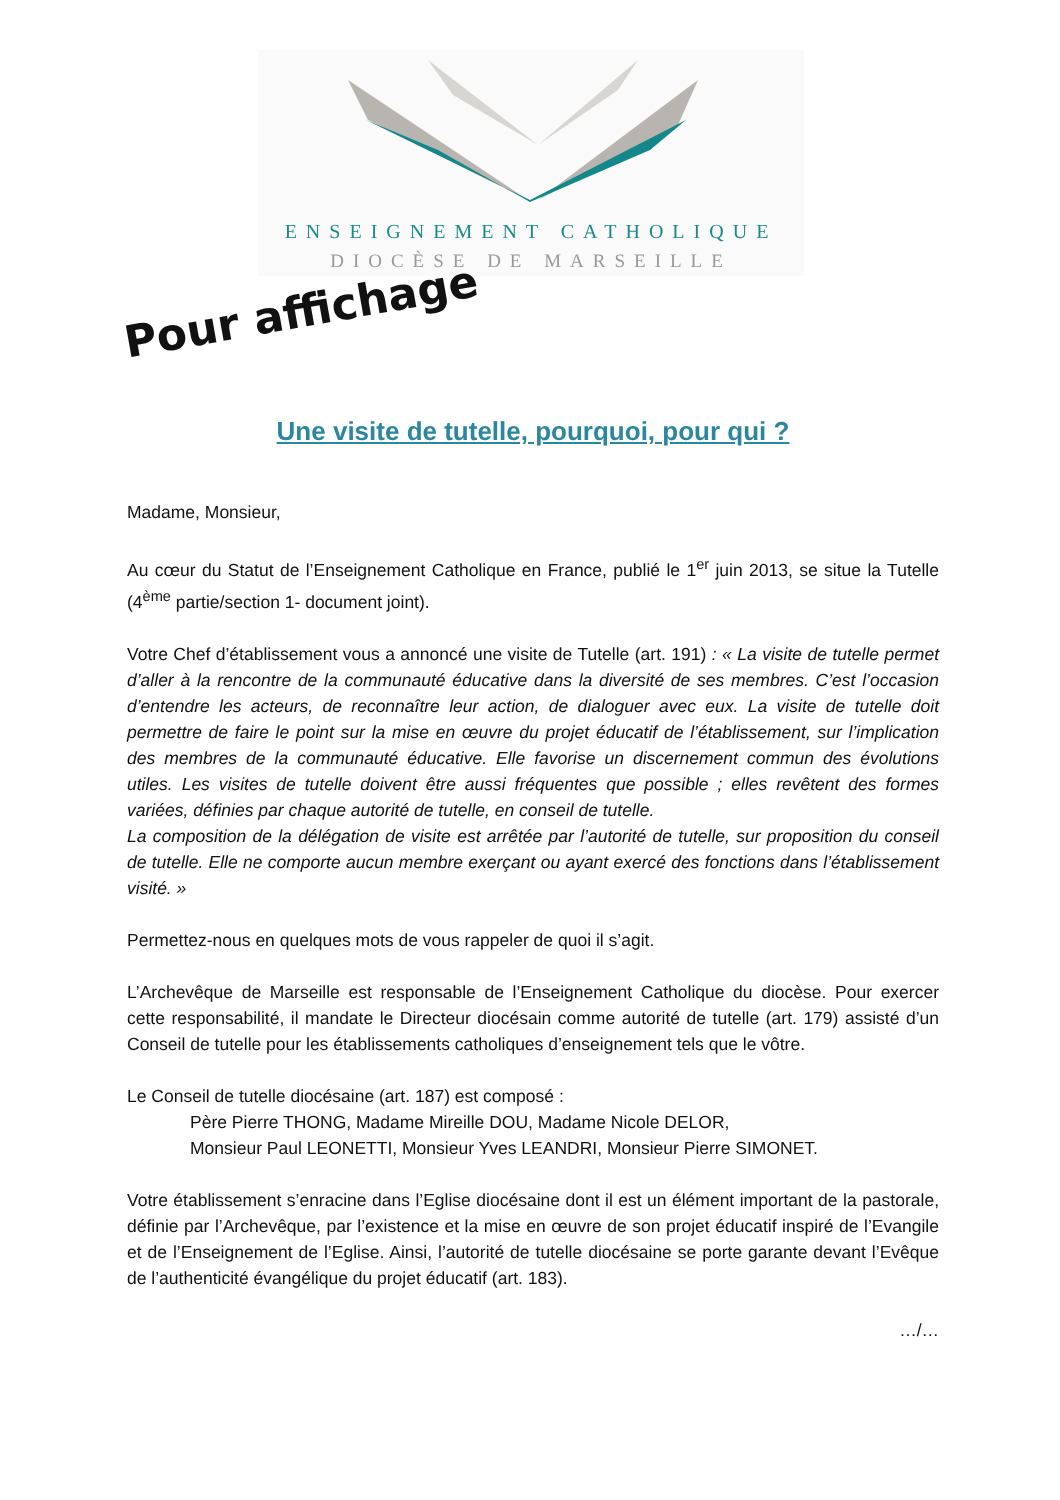ENSEIGNEMENT CATHOLIQUE
DIOCÈSE DE MARSEILLE
Pour affichage
Une visite de tutelle, pourquoi, pour qui ?
Madame, Monsieur,
Au cœur du Statut de l’Enseignement Catholique en France, publié le 1<sup>er</sup> juin 2013, se situe la Tutelle (4<sup>ème</sup> partie/section 1- document joint).
Votre Chef d’établissement vous a annoncé une visite de Tutelle (art. 191) : « La visite de tutelle permet d’aller à la rencontre de la communauté éducative dans la diversité de ses membres. C’est l’occasion d’entendre les acteurs, de reconnaître leur action, de dialoguer avec eux. La visite de tutelle doit permettre de faire le point sur la mise en œuvre du projet éducatif de l’établissement, sur l’implication des membres de la communauté éducative. Elle favorise un discernement commun des évolutions utiles. Les visites de tutelle doivent être aussi fréquentes que possible ; elles revêtent des formes variées, définies par chaque autorité de tutelle, en conseil de tutelle.
La composition de la délégation de visite est arrêtée par l’autorité de tutelle, sur proposition du conseil de tutelle. Elle ne comporte aucun membre exerçant ou ayant exercé des fonctions dans l’établissement visité. »
Permettez-nous en quelques mots de vous rappeler de quoi il s’agit.
L’Archevêque de Marseille est responsable de l’Enseignement Catholique du diocèse. Pour exercer cette responsabilité, il mandate le Directeur diocésain comme autorité de tutelle (art. 179) assisté d’un Conseil de tutelle pour les établissements catholiques d’enseignement tels que le vôtre.
Le Conseil de tutelle diocésaine (art. 187) est composé :
Père Pierre THONG, Madame Mireille DOU, Madame Nicole DELOR,
Monsieur Paul LEONETTI, Monsieur Yves LEANDRI, Monsieur Pierre SIMONET.
Votre établissement s’enracine dans l’Eglise diocésaine dont il est un élément important de la pastorale, définie par l’Archevêque, par l’existence et la mise en œuvre de son projet éducatif inspiré de l’Evangile et de l’Enseignement de l’Eglise. Ainsi, l’autorité de tutelle diocésaine se porte garante devant l’Evêque de l’authenticité évangélique du projet éducatif (art. 183).
…/…